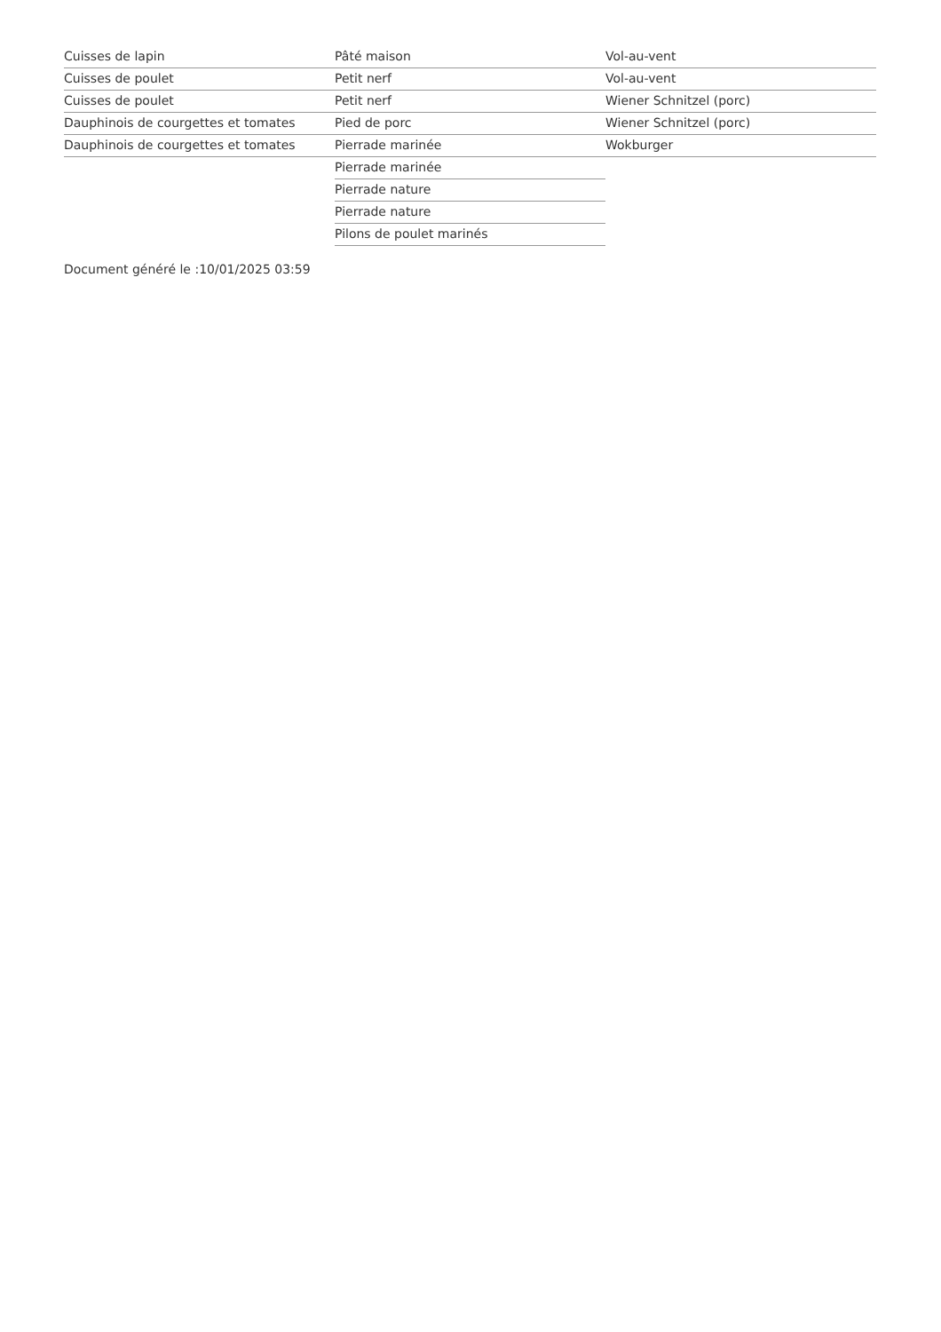Cuisses de lapin
Cuisses de poulet
Cuisses de poulet
Dauphinois de courgettes et tomates
Dauphinois de courgettes et tomates
Pâté maison
Petit nerf
Petit nerf
Pied de porc
Pierrade marinée
Pierrade marinée
Pierrade nature
Pierrade nature
Pilons de poulet marinés
Vol-au-vent
Vol-au-vent
Wiener Schnitzel (porc)
Wiener Schnitzel (porc)
Wokburger
Document généré le :10/01/2025 03:59